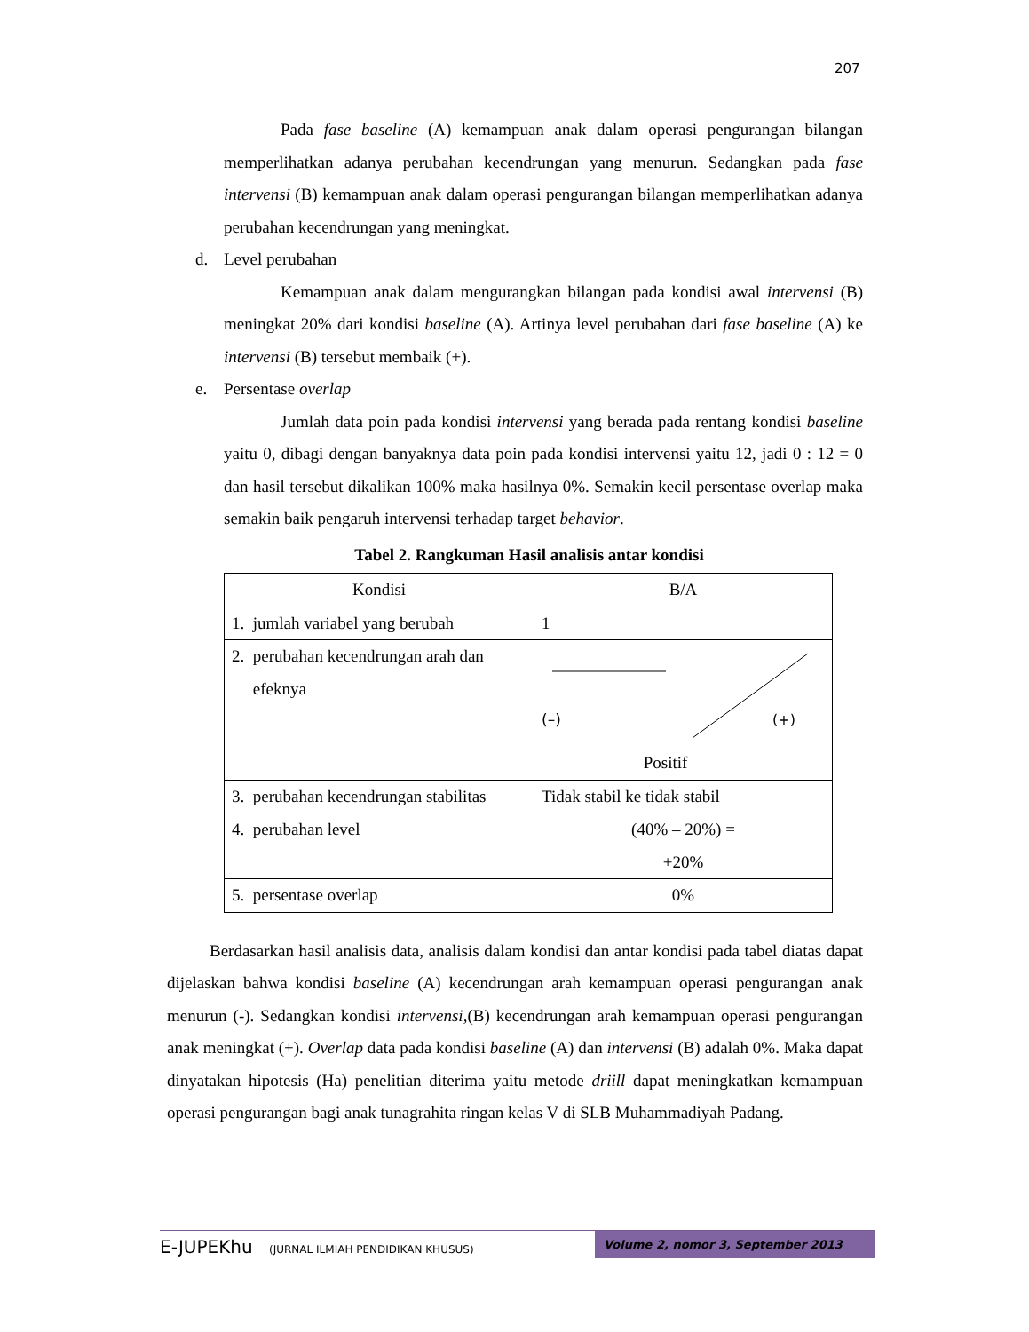207
Pada fase baseline (A) kemampuan anak dalam operasi pengurangan bilangan memperlihatkan adanya perubahan kecendrungan yang menurun. Sedangkan pada fase intervensi (B) kemampuan anak dalam operasi pengurangan bilangan memperlihatkan adanya perubahan kecendrungan yang meningkat.
d. Level perubahan
Kemampuan anak dalam mengurangkan bilangan pada kondisi awal intervensi (B) meningkat 20% dari kondisi baseline (A). Artinya level perubahan dari fase baseline (A) ke intervensi (B) tersebut membaik (+).
e. Persentase overlap
Jumlah data poin pada kondisi intervensi yang berada pada rentang kondisi baseline yaitu 0, dibagi dengan banyaknya data poin pada kondisi intervensi yaitu 12, jadi 0 : 12 = 0 dan hasil tersebut dikalikan 100% maka hasilnya 0%. Semakin kecil persentase overlap maka semakin baik pengaruh intervensi terhadap target behavior.
Tabel 2. Rangkuman Hasil analisis antar kondisi
| Kondisi | B/A |
| 1. jumlah variabel yang berubah | 1 |
| 2. perubahan kecendrungan arah dan efeknya | (–) (+) Positif |
| 3. perubahan kecendrungan stabilitas | Tidak stabil ke tidak stabil |
| 4. perubahan level | (40% – 20%) = +20% |
| 5. persentase overlap | 0% |
Berdasarkan hasil analisis data, analisis dalam kondisi dan antar kondisi pada tabel diatas dapat dijelaskan bahwa kondisi baseline (A) kecendrungan arah kemampuan operasi pengurangan anak menurun (-). Sedangkan kondisi intervensi,(B) kecendrungan arah kemampuan operasi pengurangan anak meningkat (+). Overlap data pada kondisi baseline (A) dan intervensi (B) adalah 0%. Maka dapat dinyatakan hipotesis (Ha) penelitian diterima yaitu metode driill dapat meningkatkan kemampuan operasi pengurangan bagi anak tunagrahita ringan kelas V di SLB Muhammadiyah Padang.
E-JUPEKhu (JURNAL ILMIAH PENDIDIKAN KHUSUS)
Volume 2, nomor 3, September 2013